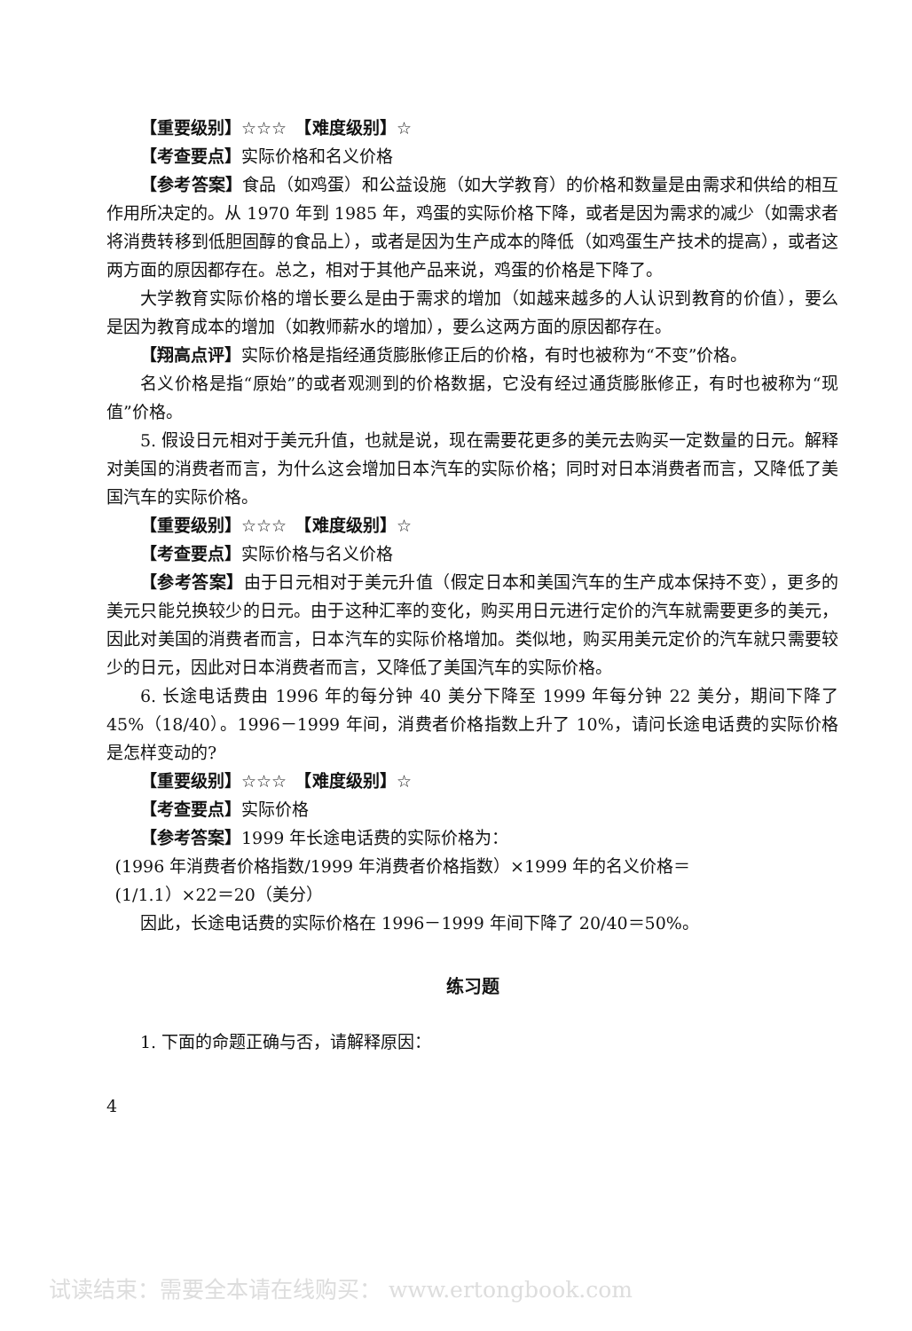【重要级别】☆☆☆　【难度级别】☆
【考查要点】实际价格和名义价格
【参考答案】食品（如鸡蛋）和公益设施（如大学教育）的价格和数量是由需求和供给的相互作用所决定的。从 1970 年到 1985 年，鸡蛋的实际价格下降，或者是因为需求的减少（如需求者将消费转移到低胆固醇的食品上），或者是因为生产成本的降低（如鸡蛋生产技术的提高），或者这两方面的原因都存在。总之，相对于其他产品来说，鸡蛋的价格是下降了。
大学教育实际价格的增长要么是由于需求的增加（如越来越多的人认识到教育的价值），要么是因为教育成本的增加（如教师薪水的增加），要么这两方面的原因都存在。
【翔高点评】实际价格是指经通货膨胀修正后的价格，有时也被称为“不变”价格。
名义价格是指“原始”的或者观测到的价格数据，它没有经过通货膨胀修正，有时也被称为“现值”价格。
5. 假设日元相对于美元升值，也就是说，现在需要花更多的美元去购买一定数量的日元。解释对美国的消费者而言，为什么这会增加日本汽车的实际价格；同时对日本消费者而言，又降低了美国汽车的实际价格。
【重要级别】☆☆☆　【难度级别】☆
【考查要点】实际价格与名义价格
【参考答案】由于日元相对于美元升值（假定日本和美国汽车的生产成本保持不变），更多的美元只能兑换较少的日元。由于这种汇率的变化，购买用日元进行定价的汽车就需要更多的美元，因此对美国的消费者而言，日本汽车的实际价格增加。类似地，购买用美元定价的汽车就只需要较少的日元，因此对日本消费者而言，又降低了美国汽车的实际价格。
6. 长途电话费由 1996 年的每分钟 40 美分下降至 1999 年每分钟 22 美分，期间下降了 45%（18/40）。1996－1999 年间，消费者价格指数上升了 10%，请问长途电话费的实际价格是怎样变动的?
【重要级别】☆☆☆　【难度级别】☆
【考查要点】实际价格
【参考答案】1999 年长途电话费的实际价格为：
(1996 年消费者价格指数/1999 年消费者价格指数）×1999 年的名义价格＝
(1/1.1）×22＝20（美分）
因此，长途电话费的实际价格在 1996－1999 年间下降了 20/40＝50%。
练习题
1. 下面的命题正确与否，请解释原因：
4
试读结束：需要全本请在线购买： www.ertongbook.com